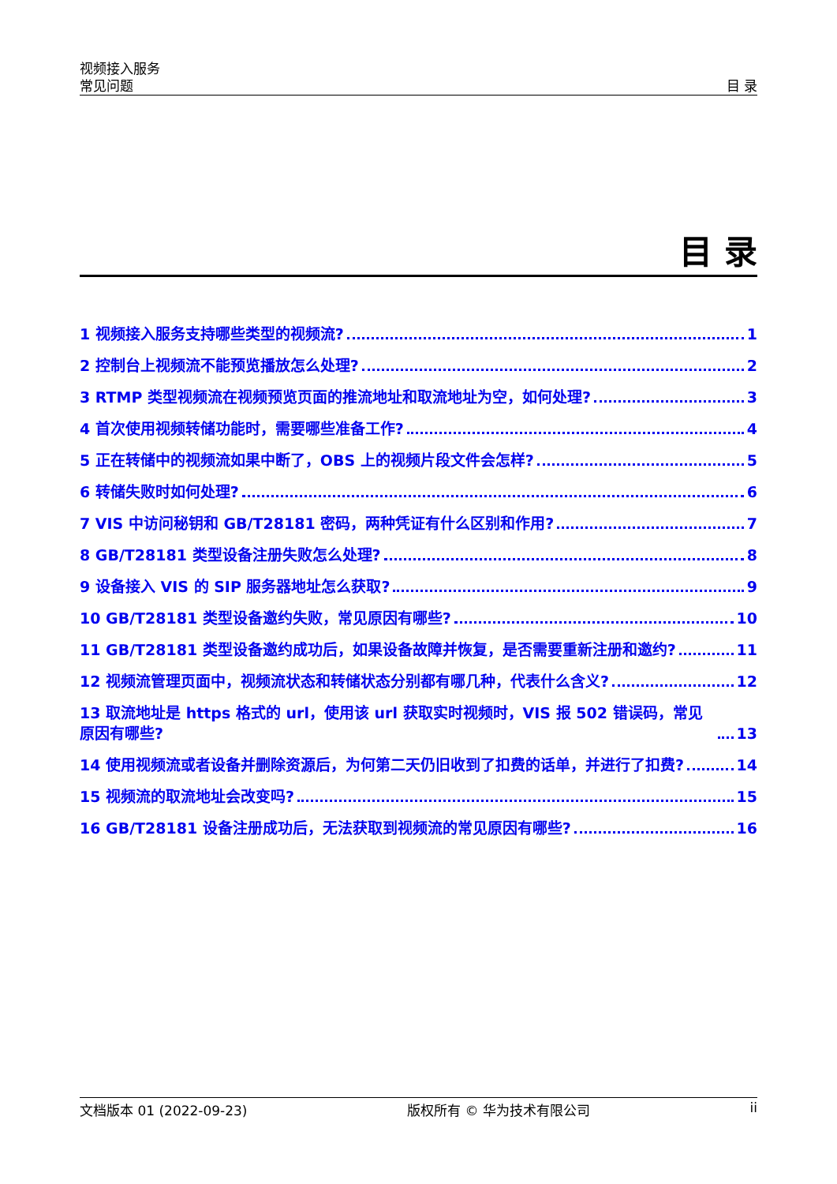视频接入服务
常见问题 目 录
目 录
1 视频接入服务支持哪些类型的视频流? 1
2 控制台上视频流不能预览播放怎么处理? 2
3 RTMP 类型视频流在视频预览页面的推流地址和取流地址为空，如何处理? 3
4 首次使用视频转储功能时，需要哪些准备工作? 4
5 正在转储中的视频流如果中断了，OBS 上的视频片段文件会怎样? 5
6 转储失败时如何处理? 6
7 VIS 中访问秘钥和 GB/T28181 密码，两种凭证有什么区别和作用? 7
8 GB/T28181 类型设备注册失败怎么处理? 8
9 设备接入 VIS 的 SIP 服务器地址怎么获取? 9
10 GB/T28181 类型设备邀约失败，常见原因有哪些? 10
11 GB/T28181 类型设备邀约成功后，如果设备故障并恢复，是否需要重新注册和邀约? 11
12 视频流管理页面中，视频流状态和转储状态分别都有哪几种，代表什么含义? 12
13 取流地址是 https 格式的 url，使用该 url 获取实时视频时，VIS 报 502 错误码，常见原因有哪些? 13
14 使用视频流或者设备并删除资源后，为何第二天仍旧收到了扣费的话单，并进行了扣费? 14
15 视频流的取流地址会改变吗? 15
16 GB/T28181 设备注册成功后，无法获取到视频流的常见原因有哪些? 16
文档版本 01 (2022-09-23) 版权所有 © 华为技术有限公司 ii